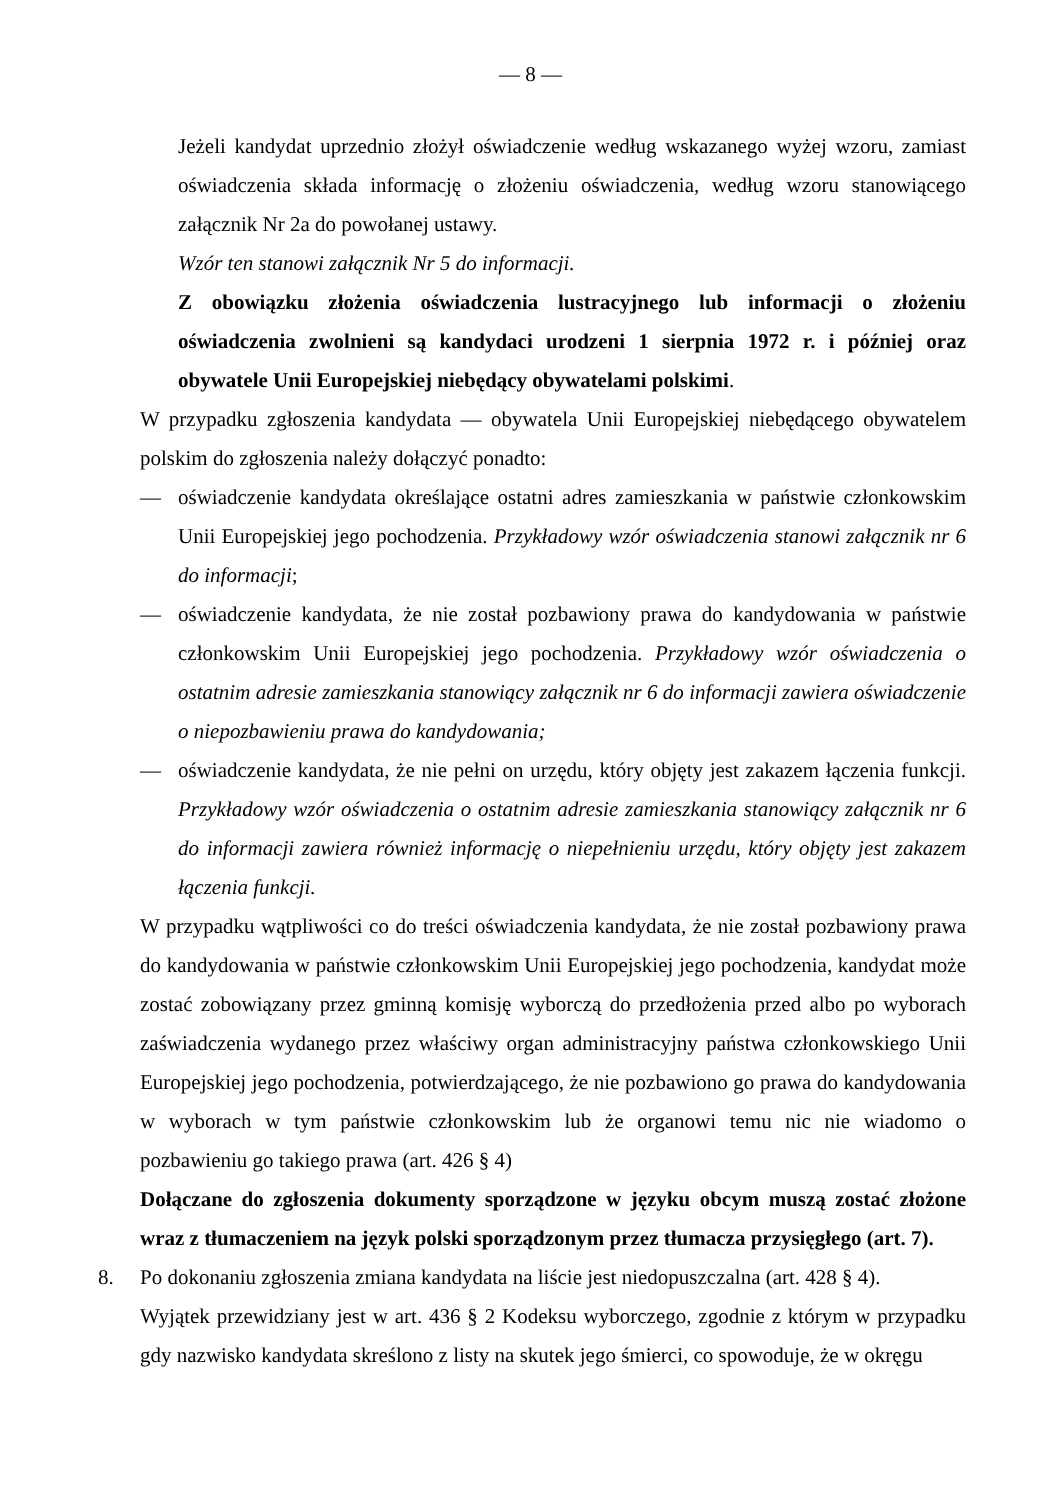— 8 —
Jeżeli kandydat uprzednio złożył oświadczenie według wskazanego wyżej wzoru, zamiast oświadczenia składa informację o złożeniu oświadczenia, według wzoru stanowiącego załącznik Nr 2a do powołanej ustawy.
Wzór ten stanowi załącznik Nr 5 do informacji.
Z obowiązku złożenia oświadczenia lustracyjnego lub informacji o złożeniu oświadczenia zwolnieni są kandydaci urodzeni 1 sierpnia 1972 r. i później oraz obywatele Unii Europejskiej niebędący obywatelami polskimi.
W przypadku zgłoszenia kandydata — obywatela Unii Europejskiej niebędącego obywatelem polskim do zgłoszenia należy dołączyć ponadto:
— oświadczenie kandydata określające ostatni adres zamieszkania w państwie członkowskim Unii Europejskiej jego pochodzenia. Przykładowy wzór oświadczenia stanowi załącznik nr 6 do informacji;
— oświadczenie kandydata, że nie został pozbawiony prawa do kandydowania w państwie członkowskim Unii Europejskiej jego pochodzenia. Przykładowy wzór oświadczenia o ostatnim adresie zamieszkania stanowiący załącznik nr 6 do informacji zawiera oświadczenie o niepozbawieniu prawa do kandydowania;
— oświadczenie kandydata, że nie pełni on urzędu, który objęty jest zakazem łączenia funkcji. Przykładowy wzór oświadczenia o ostatnim adresie zamieszkania stanowiący załącznik nr 6 do informacji zawiera również informację o niepełnieniu urzędu, który objęty jest zakazem łączenia funkcji.
W przypadku wątpliwości co do treści oświadczenia kandydata, że nie został pozbawiony prawa do kandydowania w państwie członkowskim Unii Europejskiej jego pochodzenia, kandydat może zostać zobowiązany przez gminną komisję wyborczą do przedłożenia przed albo po wyborach zaświadczenia wydanego przez właściwy organ administracyjny państwa członkowskiego Unii Europejskiej jego pochodzenia, potwierdzającego, że nie pozbawiono go prawa do kandydowania w wyborach w tym państwie członkowskim lub że organowi temu nic nie wiadomo o pozbawieniu go takiego prawa (art. 426 § 4)
Dołączane do zgłoszenia dokumenty sporządzone w języku obcym muszą zostać złożone wraz z tłumaczeniem na język polski sporządzonym przez tłumacza przysięgłego (art. 7).
8. Po dokonaniu zgłoszenia zmiana kandydata na liście jest niedopuszczalna (art. 428 § 4).
Wyjątek przewidziany jest w art. 436 § 2 Kodeksu wyborczego, zgodnie z którym w przypadku gdy nazwisko kandydata skreślono z listy na skutek jego śmierci, co spowoduje, że w okręgu